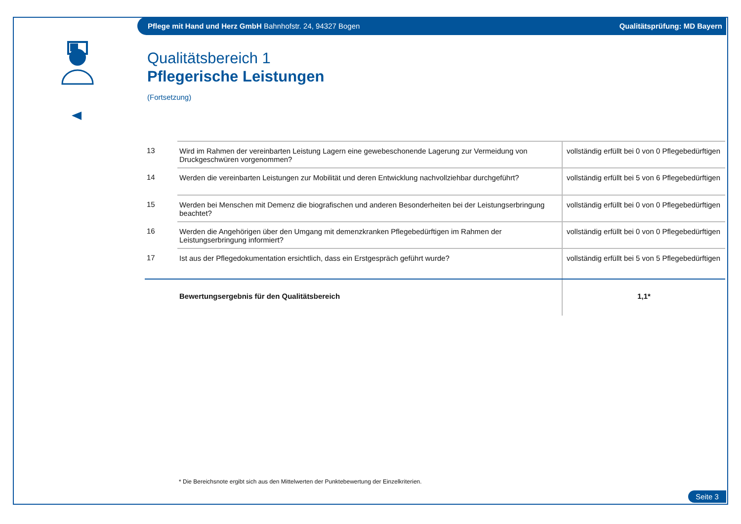Pflege mit Hand und Herz GmbH Bahnhofstr. 24, 94327 Bogen
Qualitätsprüfung: MD Bayern
Qualitätsbereich 1
Pflegerische Leistungen
(Fortsetzung)
| 13 | Wird im Rahmen der vereinbarten Leistung Lagern eine gewebeschonende Lagerung zur Vermeidung von Druckgeschwüren vorgenommen? | vollständig erfüllt bei 0 von 0 Pflegebedürftigen |
| 14 | Werden die vereinbarten Leistungen zur Mobilität und deren Entwicklung nachvollziehbar durchgeführt? | vollständig erfüllt bei 5 von 6 Pflegebedürftigen |
| 15 | Werden bei Menschen mit Demenz die biografischen und anderen Besonderheiten bei der Leistungserbringung beachtet? | vollständig erfüllt bei 0 von 0 Pflegebedürftigen |
| 16 | Werden die Angehörigen über den Umgang mit demenzkranken Pflegebedürftigen im Rahmen der Leistungserbringung informiert? | vollständig erfüllt bei 0 von 0 Pflegebedürftigen |
| 17 | Ist aus der Pflegedokumentation ersichtlich, dass ein Erstgespräch geführt wurde? | vollständig erfüllt bei 5 von 5 Pflegebedürftigen |
| | Bewertungsergebnis für den Qualitätsbereich | 1,1* |
* Die Bereichsnote ergibt sich aus den Mittelwerten der Punktebewertung der Einzelkriterien.
Seite 3